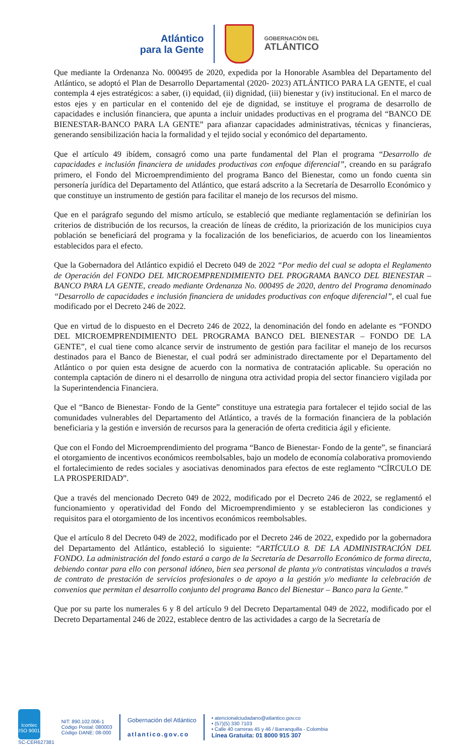Atlántico
para la Gente
GOBERNACIÓN DEL
ATLÁNTICO
Que mediante la Ordenanza No. 000495 de 2020, expedida por la Honorable Asamblea del Departamento del Atlántico, se adoptó el Plan de Desarrollo Departamental (2020- 2023) ATLÁNTICO PARA LA GENTE, el cual contempla 4 ejes estratégicos: a saber, (i) equidad, (ii) dignidad, (iii) bienestar y (iv) institucional. En el marco de estos ejes y en particular en el contenido del eje de dignidad, se instituye el programa de desarrollo de capacidades e inclusión financiera, que apunta a incluir unidades productivas en el programa del “BANCO DE BIENESTAR-BANCO PARA LA GENTE” para afianzar capacidades administrativas, técnicas y financieras, generando sensibilización hacia la formalidad y el tejido social y económico del departamento.
Que el artículo 49 ibídem, consagró como una parte fundamental del Plan el programa “Desarrollo de capacidades e inclusión financiera de unidades productivas con enfoque diferencial”, creando en su parágrafo primero, el Fondo del Microemprendimiento del programa Banco del Bienestar, como un fondo cuenta sin personería jurídica del Departamento del Atlántico, que estará adscrito a la Secretaría de Desarrollo Económico y que constituye un instrumento de gestión para facilitar el manejo de los recursos del mismo.
Que en el parágrafo segundo del mismo artículo, se estableció que mediante reglamentación se definirían los criterios de distribución de los recursos, la creación de líneas de crédito, la priorización de los municipios cuya población se beneficiará del programa y la focalización de los beneficiarios, de acuerdo con los lineamientos establecidos para el efecto.
Que la Gobernadora del Atlántico expidió el Decreto 049 de 2022 “Por medio del cual se adopta el Reglamento de Operación del FONDO DEL MICROEMPRENDIMIENTO DEL PROGRAMA BANCO DEL BIENESTAR – BANCO PARA LA GENTE, creado mediante Ordenanza No. 000495 de 2020, dentro del Programa denominado “Desarrollo de capacidades e inclusión financiera de unidades productivas con enfoque diferencial”, el cual fue modificado por el Decreto 246 de 2022.
Que en virtud de lo dispuesto en el Decreto 246 de 2022, la denominación del fondo en adelante es “FONDO DEL MICROEMPRENDIMIENTO DEL PROGRAMA BANCO DEL BIENESTAR – FONDO DE LA GENTE”, el cual tiene como alcance servir de instrumento de gestión para facilitar el manejo de los recursos destinados para el Banco de Bienestar, el cual podrá ser administrado directamente por el Departamento del Atlántico o por quien esta designe de acuerdo con la normativa de contratación aplicable. Su operación no contempla captación de dinero ni el desarrollo de ninguna otra actividad propia del sector financiero vigilada por la Superintendencia Financiera.
Que el “Banco de Bienestar- Fondo de la Gente” constituye una estrategia para fortalecer el tejido social de las comunidades vulnerables del Departamento del Atlántico, a través de la formación financiera de la población beneficiaria y la gestión e inversión de recursos para la generación de oferta crediticia ágil y eficiente.
Que con el Fondo del Microemprendimiento del programa “Banco de Bienestar- Fondo de la gente”, se financiará el otorgamiento de incentivos económicos reembolsables, bajo un modelo de economía colaborativa promoviendo el fortalecimiento de redes sociales y asociativas denominados para efectos de este reglamento “CÍRCULO DE LA PROSPERIDAD”.
Que a través del mencionado Decreto 049 de 2022, modificado por el Decreto 246 de 2022, se reglamentó el funcionamiento y operatividad del Fondo del Microemprendimiento y se establecieron las condiciones y requisitos para el otorgamiento de los incentivos económicos reembolsables.
Que el artículo 8 del Decreto 049 de 2022, modificado por el Decreto 246 de 2022, expedido por la gobernadora del Departamento del Atlántico, estableció lo siguiente: “ARTÍCULO 8. DE LA ADMINISTRACIÓN DEL FONDO. La administración del fondo estará a cargo de la Secretaría de Desarrollo Económico de forma directa, debiendo contar para ello con personal idóneo, bien sea personal de planta y/o contratistas vinculados a través de contrato de prestación de servicios profesionales o de apoyo a la gestión y/o mediante la celebración de convenios que permitan el desarrollo conjunto del programa Banco del Bienestar – Banco para la Gente.”
Que por su parte los numerales 6 y 8 del artículo 9 del Decreto Departamental 049 de 2022, modificado por el Decreto Departamental 246 de 2022, establece dentro de las actividades a cargo de la Secretaría de
icontec
ISO 9001
SC-CER627381
NIT: 890.102.006-1
Código Postal: 080003
Código DANE: 08-000
Gobernación del Atlántico
atlantico.gov.co
• atencionalciudadano@atlantico.gov.co
• (57)(5) 330 7103
• Calle 40 carreras 45 y 46 / Barranquilla - Colombia
Línea Gratuita: 01 8000 915 307